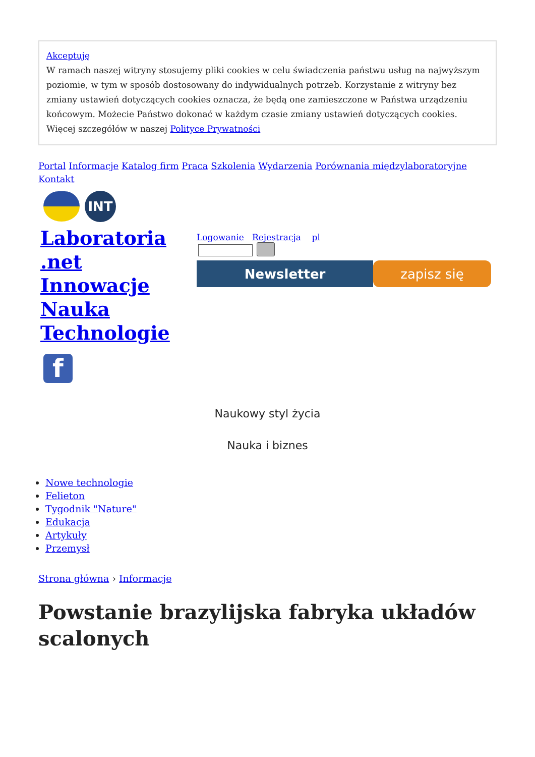Akceptuję
W ramach naszej witryny stosujemy pliki cookies w celu świadczenia państwu usług na najwyższym poziomie, w tym w sposób dostosowany do indywidualnych potrzeb. Korzystanie z witryny bez zmiany ustawień dotyczących cookies oznacza, że będą one zamieszczone w Państwa urządzeniu końcowym. Możecie Państwo dokonać w każdym czasie zmiany ustawień dotyczących cookies. Więcej szczegółów w naszej Polityce Prywatności
Portal Informacje Katalog firm Praca Szkolenia Wydarzenia Porównania międzylaboratoryjne
Kontakt
INT
Laboratoria .net Innowacje Nauka Technologie
f
Logowanie Rejestracja pl
Newsletter zapisz się
Naukowy styl życia
Nauka i biznes
Nowe technologie
Felieton
Tygodnik "Nature"
Edukacja
Artykuły
Przemysł
Strona główna › Informacje
Powstanie brazylijska fabryka układów scalonych